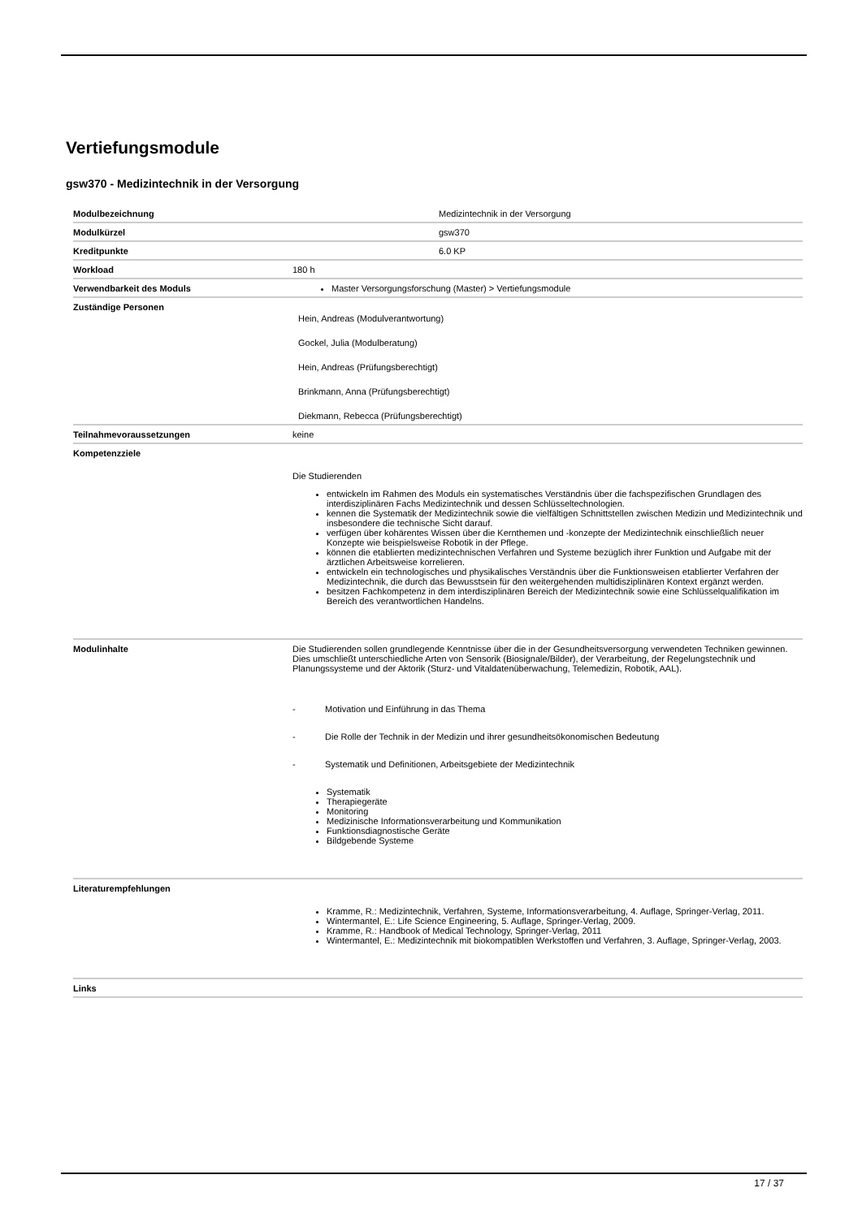Vertiefungsmodule
gsw370 - Medizintechnik in der Versorgung
| Modulbezeichnung | | Medizintechnik in der Versorgung |
| Modulkürzel | | gsw370 |
| Kreditpunkte | | 6.0 KP |
| Workload | 180 h | |
| Verwendbarkeit des Moduls | Master Versorgungsforschung (Master) > Vertiefungsmodule | |
| Zuständige Personen | Hein, Andreas (Modulverantwortung) Gockel, Julia (Modulberatung) Hein, Andreas (Prüfungsberechtigt) Brinkmann, Anna (Prüfungsberechtigt) Diekmann, Rebecca (Prüfungsberechtigt) | |
| Teilnahmevoraussetzungen | keine | |
| Kompetenzziele | Die Studierenden entwickeln im Rahmen des Moduls ein systematisches Verständnis über die fachspezifischen Grundlagen des interdisziplinären Fachs Medizintechnik und dessen Schlüsseltechnologien. kennen die Systematik der Medizintechnik sowie die vielfältigen Schnittstellen zwischen Medizin und Medizintechnik und insbesondere die technische Sicht darauf. verfügen über kohärentes Wissen über die Kernthemen und -konzepte der Medizintechnik einschließlich neuer Konzepte wie beispielsweise Robotik in der Pflege. können die etablierten medizintechnischen Verfahren und Systeme bezüglich ihrer Funktion und Aufgabe mit der ärztlichen Arbeitsweise korrelieren. entwickeln ein technologisches und physikalisches Verständnis über die Funktionsweisen etablierter Verfahren der Medizintechnik, die durch das Bewusstsein für den weitergehenden multidisziplinären Kontext ergänzt werden. besitzen Fachkompetenz in dem interdisziplinären Bereich der Medizintechnik sowie eine Schlüsselqualifikation im Bereich des verantwortlichen Handelns. | |
| Modulinhalte | Die Studierenden sollen grundlegende Kenntnisse über die in der Gesundheitsversorgung verwendeten Techniken gewinnen. Dies umschließt unterschiedliche Arten von Sensorik (Biosignale/Bilder), der Verarbeitung, der Regelungstechnik und Planungssysteme und der Aktorik (Sturz- und Vitaldatenüberwachung, Telemedizin, Robotik, AAL). - Motivation und Einführung in das Thema - Die Rolle der Technik in der Medizin und ihrer gesundheitsökonomischen Bedeutung - Systematik und Definitionen, Arbeitsgebiete der Medizintechnik Systematik Therapiegeräte Monitoring Medizinische Informationsverarbeitung und Kommunikation Funktionsdiagnostische Geräte Bildgebende Systeme | |
| Literaturempfehlungen | Kramme, R.: Medizintechnik, Verfahren, Systeme, Informationsverarbeitung, 4. Auflage, Springer-Verlag, 2011. Wintermantel, E.: Life Science Engineering, 5. Auflage, Springer-Verlag, 2009. Kramme, R.: Handbook of Medical Technology, Springer-Verlag, 2011 Wintermantel, E.: Medizintechnik mit biokompatiblen Werkstoffen und Verfahren, 3. Auflage, Springer-Verlag, 2003. | |
| Links | | |
17 / 37